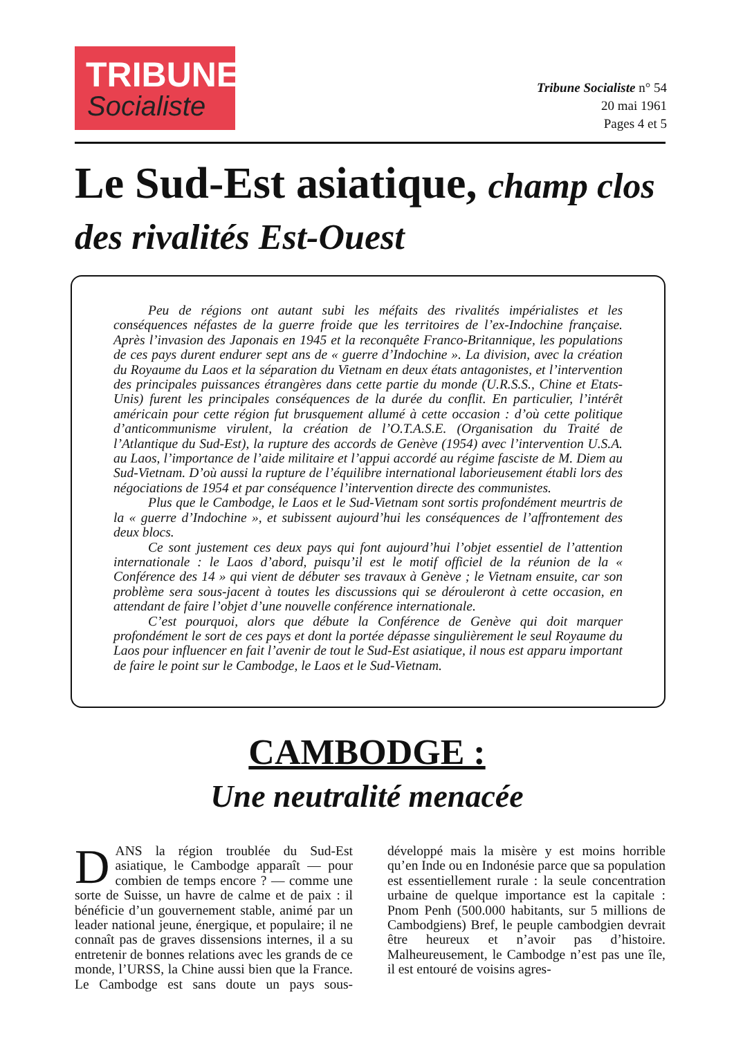TRIBUNE
Socialiste
Tribune Socialiste n° 54
20 mai 1961
Pages 4 et 5
Le Sud-Est asiatique, champ clos des rivalités Est-Ouest
Peu de régions ont autant subi les méfaits des rivalités impérialistes et les conséquences néfastes de la guerre froide que les territoires de l’ex-Indochine française. Après l’invasion des Japonais en 1945 et la reconquête Franco-Britannique, les populations de ces pays durent endurer sept ans de « guerre d’Indochine ». La division, avec la création du Royaume du Laos et la séparation du Vietnam en deux états antagonistes, et l’intervention des principales puissances étrangères dans cette partie du monde (U.R.S.S., Chine et Etats-Unis) furent les principales conséquences de la durée du conflit. En particulier, l’intérêt américain pour cette région fut brusquement allumé à cette occasion : d’où cette politique d’anticommunisme virulent, la création de l’O.T.A.S.E. (Organisation du Traité de l’Atlantique du Sud-Est), la rupture des accords de Genève (1954) avec l’intervention U.S.A. au Laos, l’importance de l’aide militaire et l’appui accordé au régime fasciste de M. Diem au Sud-Vietnam. D’où aussi la rupture de l’équilibre international laborieusement établi lors des négociations de 1954 et par conséquence l’intervention directe des communistes.
Plus que le Cambodge, le Laos et le Sud-Vietnam sont sortis profondément meurtris de la « guerre d’Indochine », et subissent aujourd’hui les conséquences de l’affrontement des deux blocs.
Ce sont justement ces deux pays qui font aujourd’hui l’objet essentiel de l’attention internationale : le Laos d’abord, puisqu’il est le motif officiel de la réunion de la « Conférence des 14 » qui vient de débuter ses travaux à Genève ; le Vietnam ensuite, car son problème sera sous-jacent à toutes les discussions qui se dérouleront à cette occasion, en attendant de faire l’objet d’une nouvelle conférence internationale.
C’est pourquoi, alors que débute la Conférence de Genève qui doit marquer profondément le sort de ces pays et dont la portée dépasse singulièrement le seul Royaume du Laos pour influencer en fait l’avenir de tout le Sud-Est asiatique, il nous est apparu important de faire le point sur le Cambodge, le Laos et le Sud-Vietnam.
CAMBODGE :
Une neutralité menacée
DANS la région troublée du Sud-Est asiatique, le Cambodge apparaît — pour combien de temps encore ? — comme une sorte de Suisse, un havre de calme et de paix : il bénéficie d’un gouvernement stable, animé par un leader national jeune, énergique, et populaire; il ne connaît pas de graves dissensions internes, il a su entretenir de bonnes relations avec les grands de ce monde, l’URSS, la Chine aussi bien que la France. Le Cambodge est sans doute un pays sous-développé mais la misère y est moins horrible qu’en Inde ou en Indonésie parce que sa population est essentiellement rurale : la seule concentration urbaine de quelque importance est la capitale : Pnom Penh (500.000 habitants, sur 5 millions de Cambodgiens) Bref, le peuple cambodgien devrait être heureux et n’avoir pas d’histoire. Malheureusement, le Cambodge n’est pas une île, il est entouré de voisins agres-